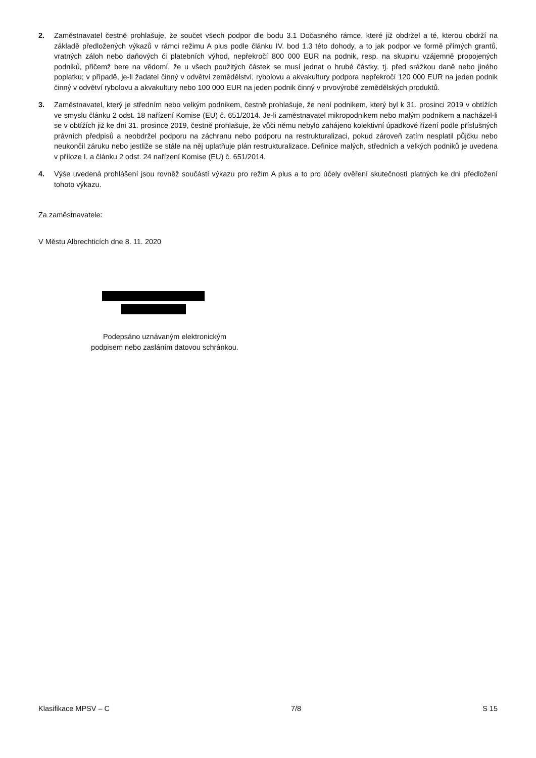2. Zaměstnavatel čestně prohlašuje, že součet všech podpor dle bodu 3.1 Dočasného rámce, které již obdržel a té, kterou obdrží na základě předložených výkazů v rámci režimu A plus podle článku IV. bod 1.3 této dohody, a to jak podpor ve formě přímých grantů, vratných záloh nebo daňových či platebních výhod, nepřekročí 800 000 EUR na podnik, resp. na skupinu vzájemně propojených podniků, přičemž bere na vědomí, že u všech použitých částek se musí jednat o hrubé částky, tj. před srážkou daně nebo jiného poplatku; v případě, je-li žadatel činný v odvětví zemědělství, rybolovu a akvakultury podpora nepřekročí 120 000 EUR na jeden podnik činný v odvětví rybolovu a akvakultury nebo 100 000 EUR na jeden podnik činný v prvovýrobě zemědělských produktů.
3. Zaměstnavatel, který je středním nebo velkým podnikem, čestně prohlašuje, že není podnikem, který byl k 31. prosinci 2019 v obtížích ve smyslu článku 2 odst. 18 nařízení Komise (EU) č. 651/2014. Je-li zaměstnavatel mikropodnikem nebo malým podnikem a nacházel-li se v obtížích již ke dni 31. prosince 2019, čestně prohlašuje, že vůči němu nebylo zahájeno kolektivní úpadkové řízení podle příslušných právních předpisů a neobdržel podporu na záchranu nebo podporu na restrukturalizaci, pokud zároveň zatím nesplatil půjčku nebo neukončil záruku nebo jestliže se stále na něj uplatňuje plán restrukturalizace. Definice malých, středních a velkých podniků je uvedena v příloze I. a článku 2 odst. 24 nařízení Komise (EU) č. 651/2014.
4. Výše uvedená prohlášení jsou rovněž součástí výkazu pro režim A plus a to pro účely ověření skutečností platných ke dni předložení tohoto výkazu.
Za zaměstnavatele:
V Městu Albrechticích dne 8. 11. 2020
Podepsáno uznávaným elektronickým
podpisem nebo zasláním datovou schránkou.
Klasifikace MPSV – C 7/8 S 15